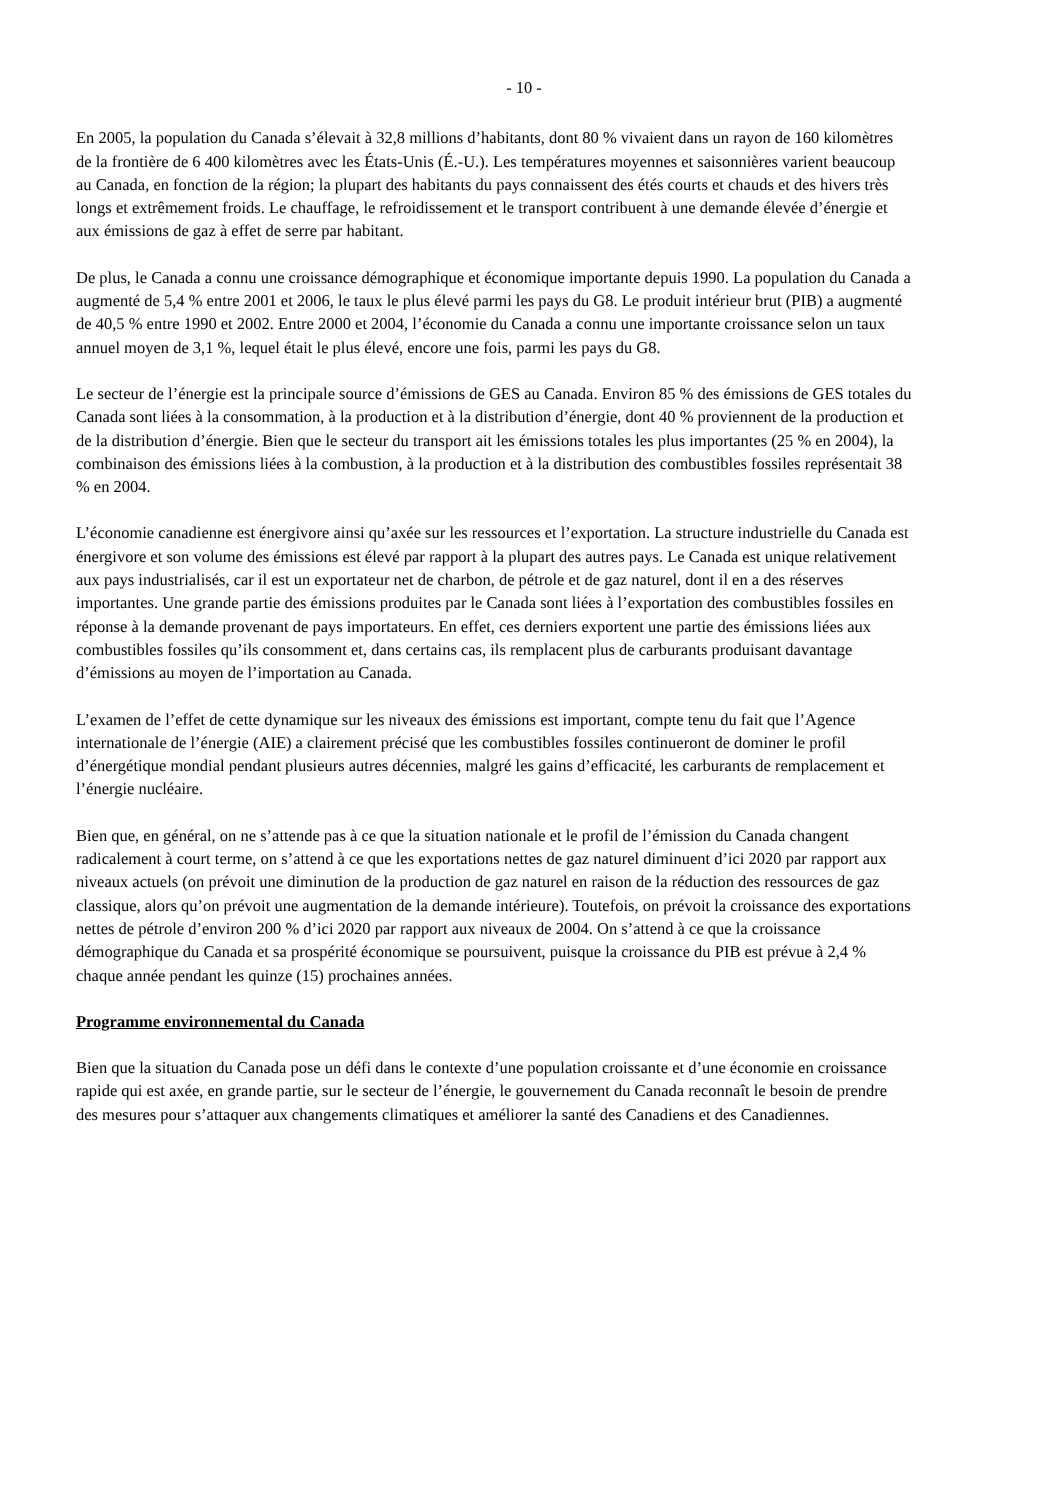- 10 -
En 2005, la population du Canada s’élevait à 32,8 millions d’habitants, dont 80 % vivaient dans un rayon de 160 kilomètres de la frontière de 6 400 kilomètres avec les États-Unis (É.-U.). Les températures moyennes et saisonnières varient beaucoup au Canada, en fonction de la région; la plupart des habitants du pays connaissent des étés courts et chauds et des hivers très longs et extrêmement froids. Le chauffage, le refroidissement et le transport contribuent à une demande élevée d’énergie et aux émissions de gaz à effet de serre par habitant.
De plus, le Canada a connu une croissance démographique et économique importante depuis 1990. La population du Canada a augmenté de 5,4 % entre 2001 et 2006, le taux le plus élevé parmi les pays du G8. Le produit intérieur brut (PIB) a augmenté de 40,5 % entre 1990 et 2002. Entre 2000 et 2004, l’économie du Canada a connu une importante croissance selon un taux annuel moyen de 3,1 %, lequel était le plus élevé, encore une fois, parmi les pays du G8.
Le secteur de l’énergie est la principale source d’émissions de GES au Canada. Environ 85 % des émissions de GES totales du Canada sont liées à la consommation, à la production et à la distribution d’énergie, dont 40 % proviennent de la production et de la distribution d’énergie. Bien que le secteur du transport ait les émissions totales les plus importantes (25 % en 2004), la combinaison des émissions liées à la combustion, à la production et à la distribution des combustibles fossiles représentait 38 % en 2004.
L’économie canadienne est énergivore ainsi qu’axée sur les ressources et l’exportation. La structure industrielle du Canada est énergivore et son volume des émissions est élevé par rapport à la plupart des autres pays. Le Canada est unique relativement aux pays industrialisés, car il est un exportateur net de charbon, de pétrole et de gaz naturel, dont il en a des réserves importantes. Une grande partie des émissions produites par le Canada sont liées à l’exportation des combustibles fossiles en réponse à la demande provenant de pays importateurs. En effet, ces derniers exportent une partie des émissions liées aux combustibles fossiles qu’ils consomment et, dans certains cas, ils remplacent plus de carburants produisant davantage d’émissions au moyen de l’importation au Canada.
L’examen de l’effet de cette dynamique sur les niveaux des émissions est important, compte tenu du fait que l’Agence internationale de l’énergie (AIE) a clairement précisé que les combustibles fossiles continueront de dominer le profil d’énergétique mondial pendant plusieurs autres décennies, malgré les gains d’efficacité, les carburants de remplacement et l’énergie nucléaire.
Bien que, en général, on ne s’attende pas à ce que la situation nationale et le profil de l’émission du Canada changent radicalement à court terme, on s’attend à ce que les exportations nettes de gaz naturel diminuent d’ici 2020 par rapport aux niveaux actuels (on prévoit une diminution de la production de gaz naturel en raison de la réduction des ressources de gaz classique, alors qu’on prévoit une augmentation de la demande intérieure). Toutefois, on prévoit la croissance des exportations nettes de pétrole d’environ 200 % d’ici 2020 par rapport aux niveaux de 2004. On s’attend à ce que la croissance démographique du Canada et sa prospérité économique se poursuivent, puisque la croissance du PIB est prévue à 2,4 % chaque année pendant les quinze (15) prochaines années.
Programme environnemental du Canada
Bien que la situation du Canada pose un défi dans le contexte d’une population croissante et d’une économie en croissance rapide qui est axée, en grande partie, sur le secteur de l’énergie, le gouvernement du Canada reconnaît le besoin de prendre des mesures pour s’attaquer aux changements climatiques et améliorer la santé des Canadiens et des Canadiennes.